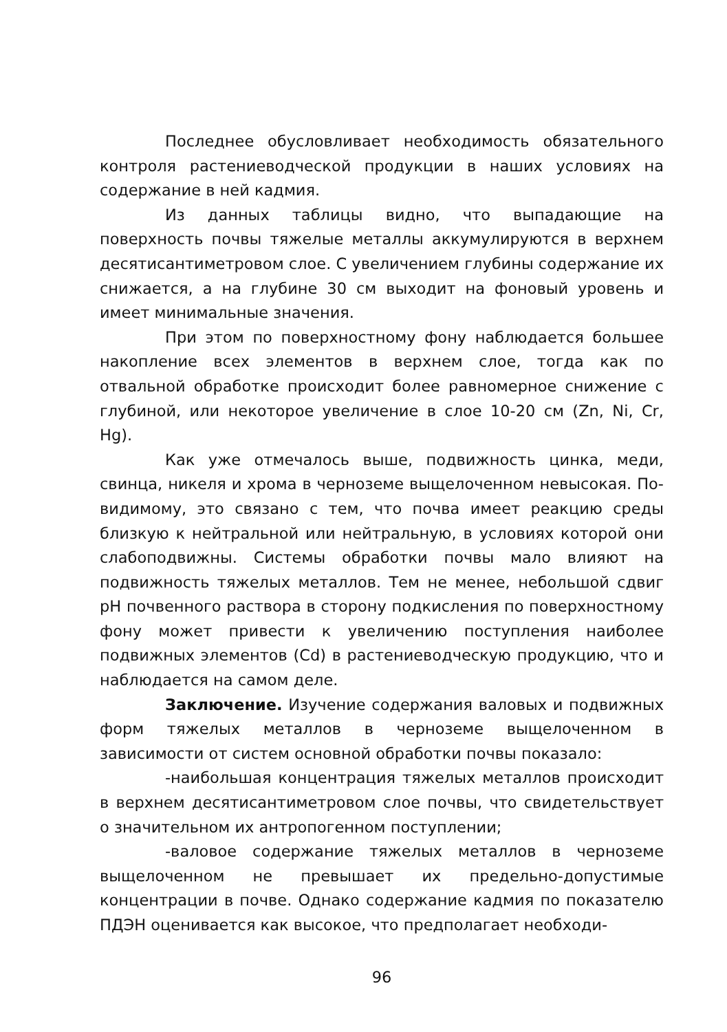Последнее обусловливает необходимость обязательного контроля растениеводческой продукции в наших условиях на содержание в ней кадмия.
Из данных таблицы видно, что выпадающие на поверхность почвы тяжелые металлы аккумулируются в верхнем десятисантиметровом слое. С увеличением глубины содержание их снижается, а на глубине 30 см выходит на фоновый уровень и имеет минимальные значения.
При этом по поверхностному фону наблюдается большее накопление всех элементов в верхнем слое, тогда как по отвальной обработке происходит более равномерное снижение с глубиной, или некоторое увеличение в слое 10-20 см (Zn, Ni, Cr, Hg).
Как уже отмечалось выше, подвижность цинка, меди, свинца, никеля и хрома в черноземе выщелоченном невысокая. По-видимому, это связано с тем, что почва имеет реакцию среды близкую к нейтральной или нейтральную, в условиях которой они слабоподвижны. Системы обработки почвы мало влияют на подвижность тяжелых металлов. Тем не менее, небольшой сдвиг pH почвенного раствора в сторону подкисления по поверхностному фону может привести к увеличению поступления наиболее подвижных элементов (Cd) в растениеводческую продукцию, что и наблюдается на самом деле.
Заключение. Изучение содержания валовых и подвижных форм тяжелых металлов в черноземе выщелоченном в зависимости от систем основной обработки почвы показало:
-наибольшая концентрация тяжелых металлов происходит в верхнем десятисантиметровом слое почвы, что свидетельствует о значительном их антропогенном поступлении;
-валовое содержание тяжелых металлов в черноземе выщелоченном не превышает их предельно-допустимые концентрации в почве. Однако содержание кадмия по показателю ПДЭН оценивается как высокое, что предполагает необходи-
96